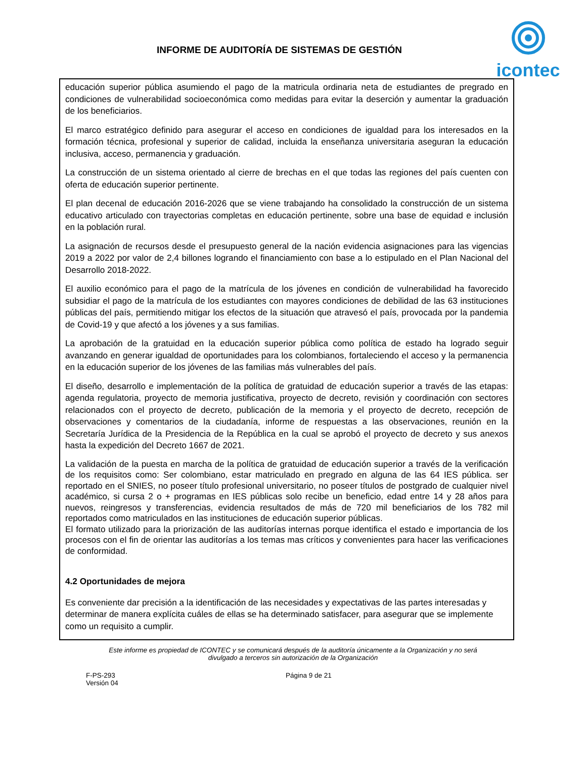INFORME DE AUDITORÍA DE SISTEMAS DE GESTIÓN
icontec
educación superior pública asumiendo el pago de la matricula ordinaria neta de estudiantes de pregrado en condiciones de vulnerabilidad socioeconómica como medidas para evitar la deserción y aumentar la graduación de los beneficiarios.
El marco estratégico definido para asegurar el acceso en condiciones de igualdad para los interesados en la formación técnica, profesional y superior de calidad, incluida la enseñanza universitaria aseguran la educación inclusiva, acceso, permanencia y graduación.
La construcción de un sistema orientado al cierre de brechas en el que todas las regiones del país cuenten con oferta de educación superior pertinente.
El plan decenal de educación 2016-2026 que se viene trabajando ha consolidado la construcción de un sistema educativo articulado con trayectorias completas en educación pertinente, sobre una base de equidad e inclusión en la población rural.
La asignación de recursos desde el presupuesto general de la nación evidencia asignaciones para las vigencias 2019 a 2022 por valor de 2,4 billones logrando el financiamiento con base a lo estipulado en el Plan Nacional del Desarrollo 2018-2022.
El auxilio económico para el pago de la matrícula de los jóvenes en condición de vulnerabilidad ha favorecido subsidiar el pago de la matrícula de los estudiantes con mayores condiciones de debilidad de las 63 instituciones públicas del país, permitiendo mitigar los efectos de la situación que atravesó el país, provocada por la pandemia de Covid-19 y que afectó a los jóvenes y a sus familias.
La aprobación de la gratuidad en la educación superior pública como política de estado ha logrado seguir avanzando en generar igualdad de oportunidades para los colombianos, fortaleciendo el acceso y la permanencia en la educación superior de los jóvenes de las familias más vulnerables del país.
El diseño, desarrollo e implementación de la política de gratuidad de educación superior a través de las etapas: agenda regulatoria, proyecto de memoria justificativa, proyecto de decreto, revisión y coordinación con sectores relacionados con el proyecto de decreto, publicación de la memoria y el proyecto de decreto, recepción de observaciones y comentarios de la ciudadanía, informe de respuestas a las observaciones, reunión en la Secretaría Jurídica de la Presidencia de la República en la cual se aprobó el proyecto de decreto y sus anexos hasta la expedición del Decreto 1667 de 2021.
La validación de la puesta en marcha de la política de gratuidad de educación superior a través de la verificación de los requisitos como: Ser colombiano, estar matriculado en pregrado en alguna de las 64 IES pública. ser reportado en el SNIES, no poseer título profesional universitario, no poseer títulos de postgrado de cualquier nivel académico, si cursa 2 o + programas en IES públicas solo recibe un beneficio, edad entre 14 y 28 años para nuevos, reingresos y transferencias, evidencia resultados de más de 720 mil beneficiarios de los 782 mil reportados como matriculados en las instituciones de educación superior públicas.
El formato utilizado para la priorización de las auditorías internas porque identifica el estado e importancia de los procesos con el fin de orientar las auditorías a los temas mas críticos y convenientes para hacer las verificaciones de conformidad.
4.2 Oportunidades de mejora
Es conveniente dar precisión a la identificación de las necesidades y expectativas de las partes interesadas y determinar de manera explícita cuáles de ellas se ha determinado satisfacer, para asegurar que se implemente como un requisito a cumplir.
Este informe es propiedad de ICONTEC y se comunicará después de la auditoría únicamente a la Organización y no será
divulgado a terceros sin autorización de la Organización
F-PS-293
Versión 04
Página 9 de 21